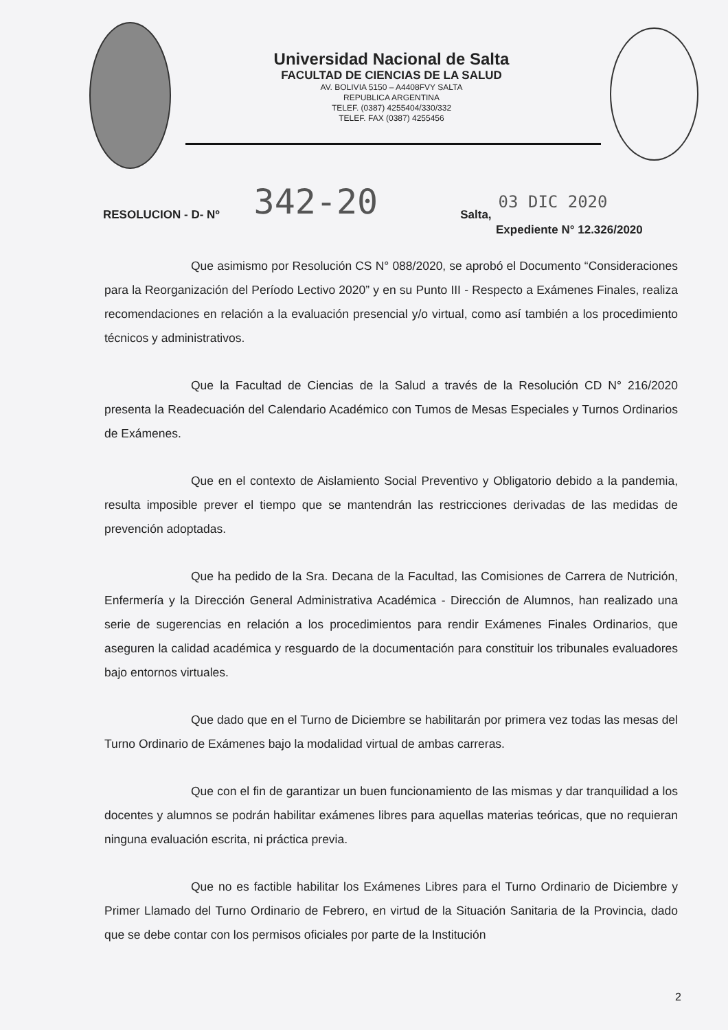Universidad Nacional de Salta
FACULTAD DE CIENCIAS DE LA SALUD
AV. BOLIVIA 5150 – A4408FVY SALTA
REPUBLICA ARGENTINA
TELEF. (0387) 4255404/330/332
TELEF. FAX (0387) 4255456
RESOLUCION - D- Nº 342-20 Salta, 03 DIC 2020
Expediente N° 12.326/2020
Que asimismo por Resolución CS N° 088/2020, se aprobó el Documento “Consideraciones para la Reorganización del Período Lectivo 2020” y en su Punto III - Respecto a Exámenes Finales, realiza recomendaciones en relación a la evaluación presencial y/o virtual, como así también a los procedimiento técnicos y administrativos.
Que la Facultad de Ciencias de la Salud a través de la Resolución CD N° 216/2020 presenta la Readecuación del Calendario Académico con Tumos de Mesas Especiales y Turnos Ordinarios de Exámenes.
Que en el contexto de Aislamiento Social Preventivo y Obligatorio debido a la pandemia, resulta imposible prever el tiempo que se mantendrán las restricciones derivadas de las medidas de prevención adoptadas.
Que ha pedido de la Sra. Decana de la Facultad, las Comisiones de Carrera de Nutrición, Enfermería y la Dirección General Administrativa Académica - Dirección de Alumnos, han realizado una serie de sugerencias en relación a los procedimientos para rendir Exámenes Finales Ordinarios, que aseguren la calidad académica y resguardo de la documentación para constituir los tribunales evaluadores bajo entornos virtuales.
Que dado que en el Turno de Diciembre se habilitarán por primera vez todas las mesas del Turno Ordinario de Exámenes bajo la modalidad virtual de ambas carreras.
Que con el fin de garantizar un buen funcionamiento de las mismas y dar tranquilidad a los docentes y alumnos se podrán habilitar exámenes libres para aquellas materias teóricas, que no requieran ninguna evaluación escrita, ni práctica previa.
Que no es factible habilitar los Exámenes Libres para el Turno Ordinario de Diciembre y Primer Llamado del Turno Ordinario de Febrero, en virtud de la Situación Sanitaria de la Provincia, dado que se debe contar con los permisos oficiales por parte de la Institución
2